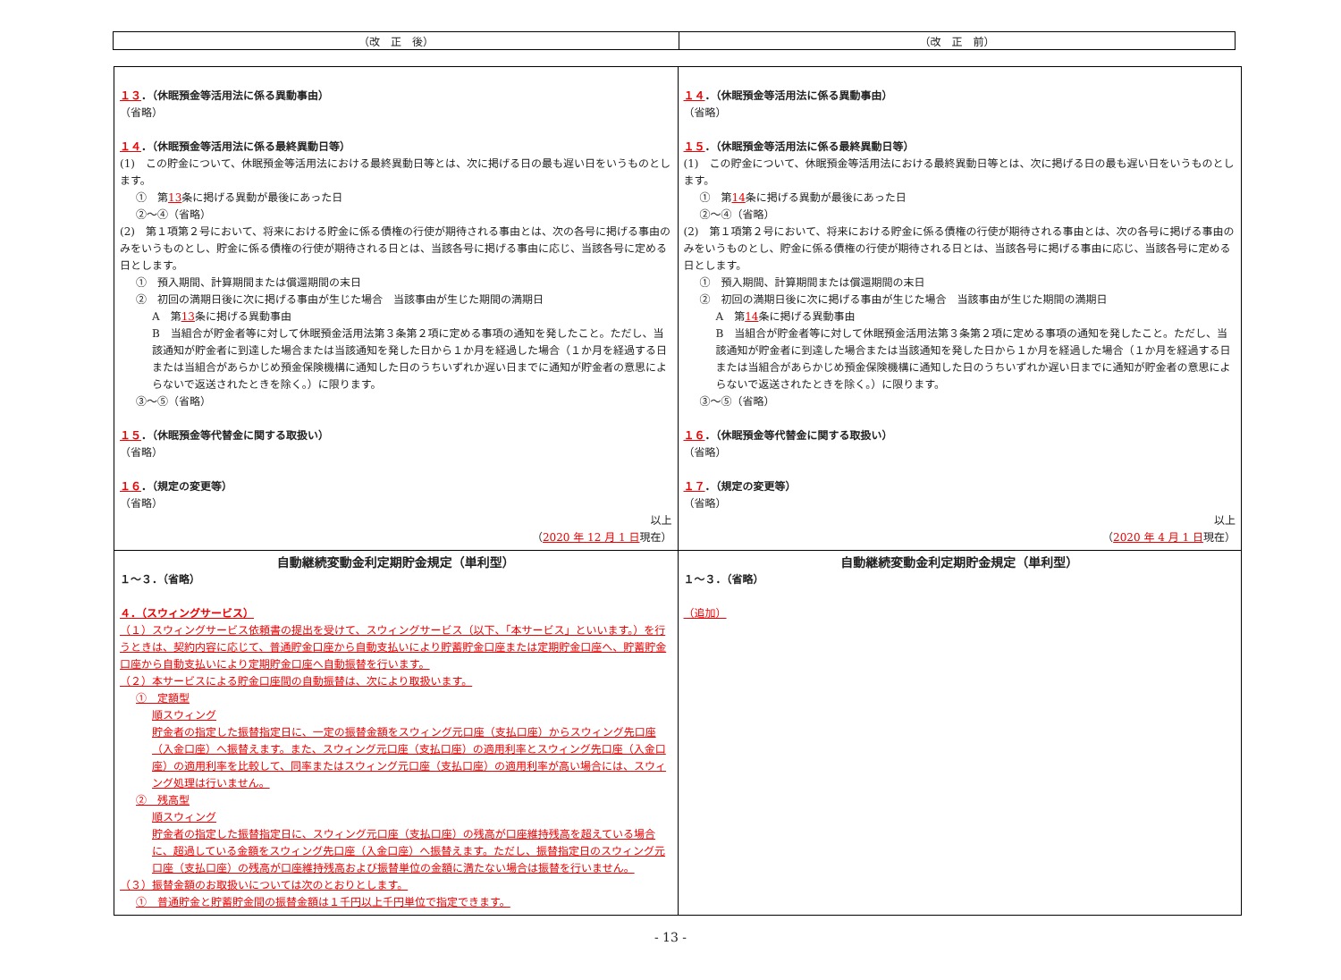| （改 正 後） | （改 正 前） |
| １３ ．（休眠預金等活用法に係る異動事由） （省略） １４ ．（休眠預金等活用法に係る最終異動日等） (1) この貯金について、休眠預金等活用法における最終異動日等とは、次に掲げる日の最も遅い日をいうものとします。 ① 第 13 条に掲げる異動が最後にあった日 ②～④（省略） (2) 第１項第２号において、将来における貯金に係る債権の行使が期待される事由とは、次の各号に掲げる事由のみをいうものとし、貯金に係る債権の行使が期待される日とは、当該各号に掲げる事由に応じ、当該各号に定める日とします。 ① 預入期間、計算期間または償還期間の末日 ② 初回の満期日後に次に掲げる事由が生じた場合 当該事由が生じた期間の満期日 A 第 13 条に掲げる異動事由 B 当組合が貯金者等に対して休眠預金活用法第３条第２項に定める事項の通知を発したこと。ただし、当該通知が貯金者に到達した場合または当該通知を発した日から１か月を経過した場合（１か月を経過する日または当組合があらかじめ預金保険機構に通知した日のうちいずれか遅い日までに通知が貯金者の意思によらないで返送されたときを除く。）に限ります。 ③～⑤（省略） １５ ．（休眠預金等代替金に関する取扱い） （省略） １６ ．（規定の変更等） （省略） 以上 （ 2020 年 12 月 1 日 現在） | １４ ．（休眠預金等活用法に係る異動事由） （省略） １５ ．（休眠預金等活用法に係る最終異動日等） (1) この貯金について、休眠預金等活用法における最終異動日等とは、次に掲げる日の最も遅い日をいうものとします。 ① 第 14 条に掲げる異動が最後にあった日 ②～④（省略） (2) 第１項第２号において、将来における貯金に係る債権の行使が期待される事由とは、次の各号に掲げる事由のみをいうものとし、貯金に係る債権の行使が期待される日とは、当該各号に掲げる事由に応じ、当該各号に定める日とします。 ① 預入期間、計算期間または償還期間の末日 ② 初回の満期日後に次に掲げる事由が生じた場合 当該事由が生じた期間の満期日 A 第 14 条に掲げる異動事由 B 当組合が貯金者等に対して休眠預金活用法第３条第２項に定める事項の通知を発したこと。ただし、当該通知が貯金者に到達した場合または当該通知を発した日から１か月を経過した場合（１か月を経過する日または当組合があらかじめ預金保険機構に通知した日のうちいずれか遅い日までに通知が貯金者の意思によらないで返送されたときを除く。）に限ります。 ③～⑤（省略） １６ ．（休眠預金等代替金に関する取扱い） （省略） １７ ．（規定の変更等） （省略） 以上 （ 2020 年 4 月 1 日 現在） |
| 自動継続変動金利定期貯金規定（単利型） １～３．（省略） ４．（スウィングサービス） （１）スウィングサービス依頼書の提出を受けて、スウィングサービス（以下、「本サービス」といいます。）を行うときは、契約内容に応じて、普通貯金口座から自動支払いにより貯蓄貯金口座または定期貯金口座へ、貯蓄貯金口座から自動支払いにより定期貯金口座へ自動振替を行います。 （２）本サービスによる貯金口座間の自動振替は、次により取扱います。 ① 定額型 順スウィング 貯金者の指定した振替指定日に、一定の振替金額をスウィング元口座（支払口座）からスウィング先口座（入金口座）へ振替えます。また、スウィング元口座（支払口座）の適用利率とスウィング先口座（入金口座）の適用利率を比較して、同率またはスウィング元口座（支払口座）の適用利率が高い場合には、スウィング処理は行いません。 ② 残高型 順スウィング 貯金者の指定した振替指定日に、スウィング元口座（支払口座）の残高が口座維持残高を超えている場合に、超過している金額をスウィング先口座（入金口座）へ振替えます。ただし、振替指定日のスウィング元口座（支払口座）の残高が口座維持残高および振替単位の金額に満たない場合は振替を行いません。 （３）振替金額のお取扱いについては次のとおりとします。 ① 普通貯金と貯蓄貯金間の振替金額は１千円以上千円単位で指定できます。 | 自動継続変動金利定期貯金規定（単利型） １～３．（省略） （追加） |
- 13 -